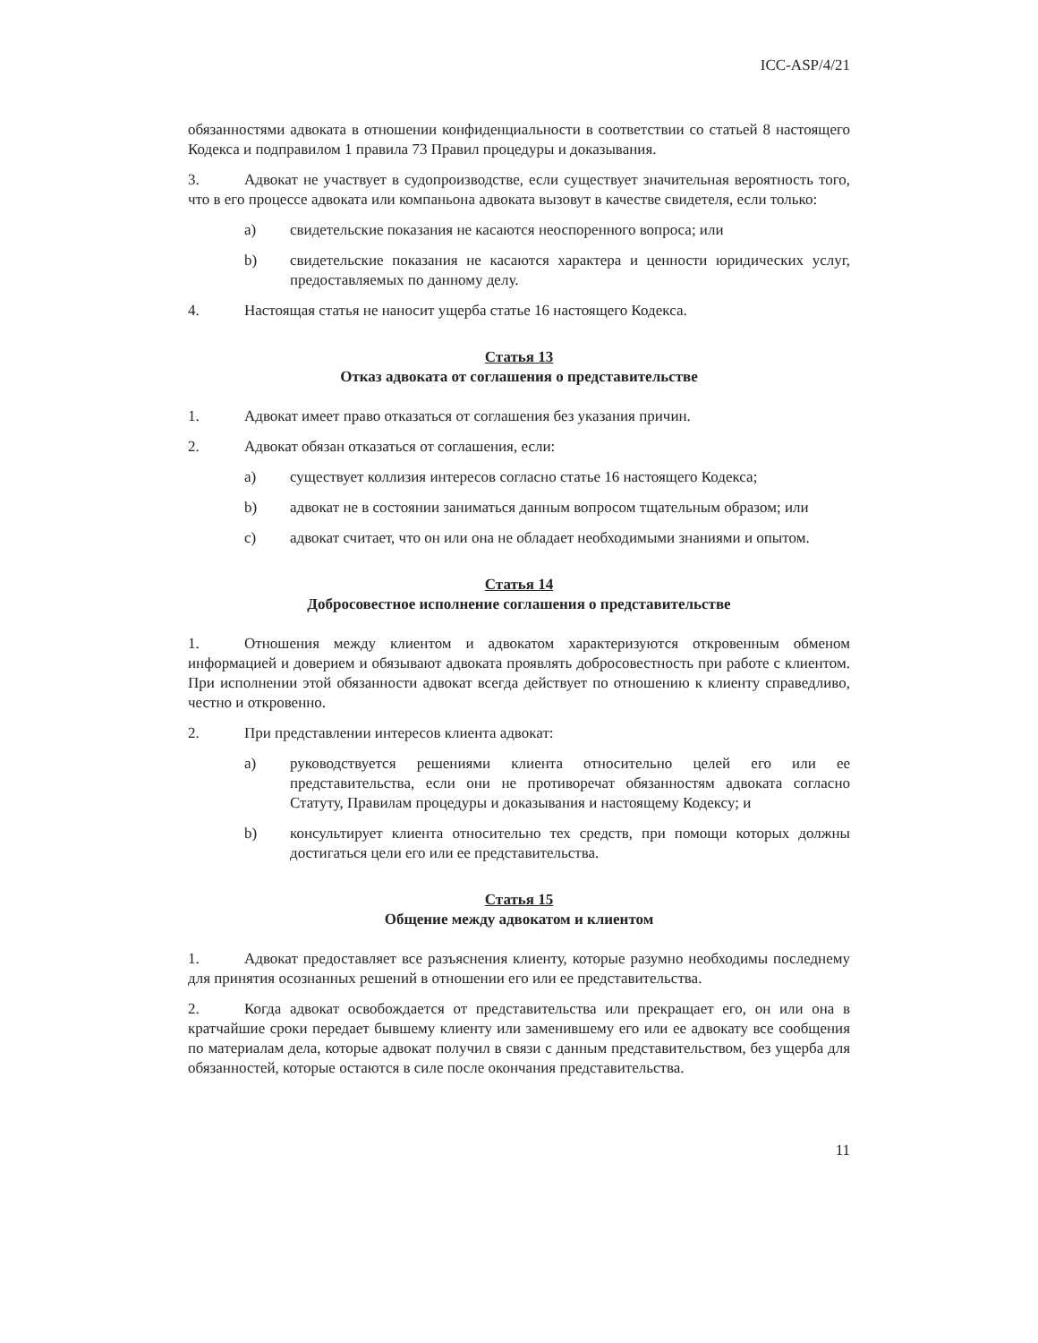ICC-ASP/4/21
обязанностями адвоката в отношении конфиденциальности в соответствии со статьей 8 настоящего Кодекса и подправилом 1 правила 73 Правил процедуры и доказывания.
3. Адвокат не участвует в судопроизводстве, если существует значительная вероятность того, что в его процессе адвоката или компаньона адвоката вызовут в качестве свидетеля, если только:
a) свидетельские показания не касаются неоспоренного вопроса; или
b) свидетельские показания не касаются характера и ценности юридических услуг, предоставляемых по данному делу.
4. Настоящая статья не наносит ущерба статье 16 настоящего Кодекса.
Статья 13
Отказ адвоката от соглашения о представительстве
1. Адвокат имеет право отказаться от соглашения без указания причин.
2. Адвокат обязан отказаться от соглашения, если:
a) существует коллизия интересов согласно статье 16 настоящего Кодекса;
b) адвокат не в состоянии заниматься данным вопросом тщательным образом; или
c) адвокат считает, что он или она не обладает необходимыми знаниями и опытом.
Статья 14
Добросовестное исполнение соглашения о представительстве
1. Отношения между клиентом и адвокатом характеризуются откровенным обменом информацией и доверием и обязывают адвоката проявлять добросовестность при работе с клиентом. При исполнении этой обязанности адвокат всегда действует по отношению к клиенту справедливо, честно и откровенно.
2. При представлении интересов клиента адвокат:
a) руководствуется решениями клиента относительно целей его или ее представительства, если они не противоречат обязанностям адвоката согласно Статуту, Правилам процедуры и доказывания и настоящему Кодексу; и
b) консультирует клиента относительно тех средств, при помощи которых должны достигаться цели его или ее представительства.
Статья 15
Общение между адвокатом и клиентом
1. Адвокат предоставляет все разъяснения клиенту, которые разумно необходимы последнему для принятия осознанных решений в отношении его или ее представительства.
2. Когда адвокат освобождается от представительства или прекращает его, он или она в кратчайшие сроки передает бывшему клиенту или заменившему его или ее адвокату все сообщения по материалам дела, которые адвокат получил в связи с данным представительством, без ущерба для обязанностей, которые остаются в силе после окончания представительства.
11